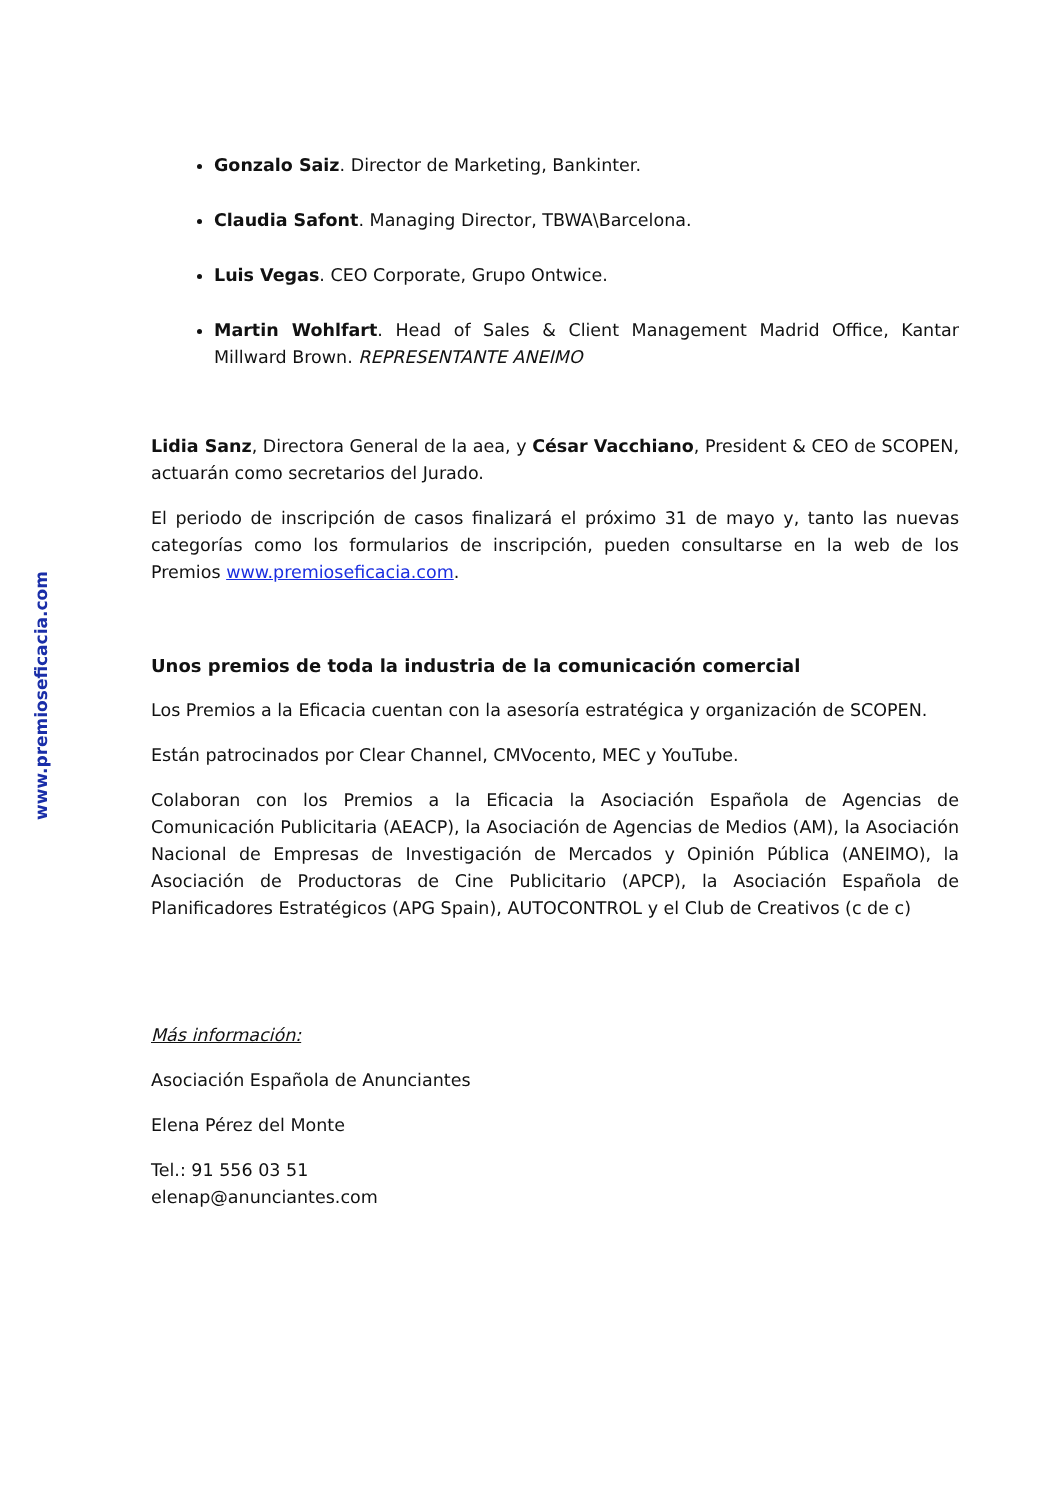Gonzalo Saiz. Director de Marketing, Bankinter.
Claudia Safont. Managing Director, TBWA\Barcelona.
Luis Vegas. CEO Corporate, Grupo Ontwice.
Martin Wohlfart. Head of Sales & Client Management Madrid Office, Kantar Millward Brown. REPRESENTANTE ANEIMO
Lidia Sanz, Directora General de la aea, y César Vacchiano, President & CEO de SCOPEN, actuarán como secretarios del Jurado.
El periodo de inscripción de casos finalizará el próximo 31 de mayo y, tanto las nuevas categorías como los formularios de inscripción, pueden consultarse en la web de los Premios www.premioseficacia.com.
Unos premios de toda la industria de la comunicación comercial
Los Premios a la Eficacia cuentan con la asesoría estratégica y organización de SCOPEN.
Están patrocinados por Clear Channel, CMVocento, MEC y YouTube.
Colaboran con los Premios a la Eficacia la Asociación Española de Agencias de Comunicación Publicitaria (AEACP), la Asociación de Agencias de Medios (AM), la Asociación Nacional de Empresas de Investigación de Mercados y Opinión Pública (ANEIMO), la Asociación de Productoras de Cine Publicitario (APCP), la Asociación Española de Planificadores Estratégicos (APG Spain), AUTOCONTROL y el Club de Creativos (c de c)
Más información:
Asociación Española de Anunciantes
Elena Pérez del Monte
Tel.: 91 556 03 51
elenap@anunciantes.com
www.premioseficacia.com